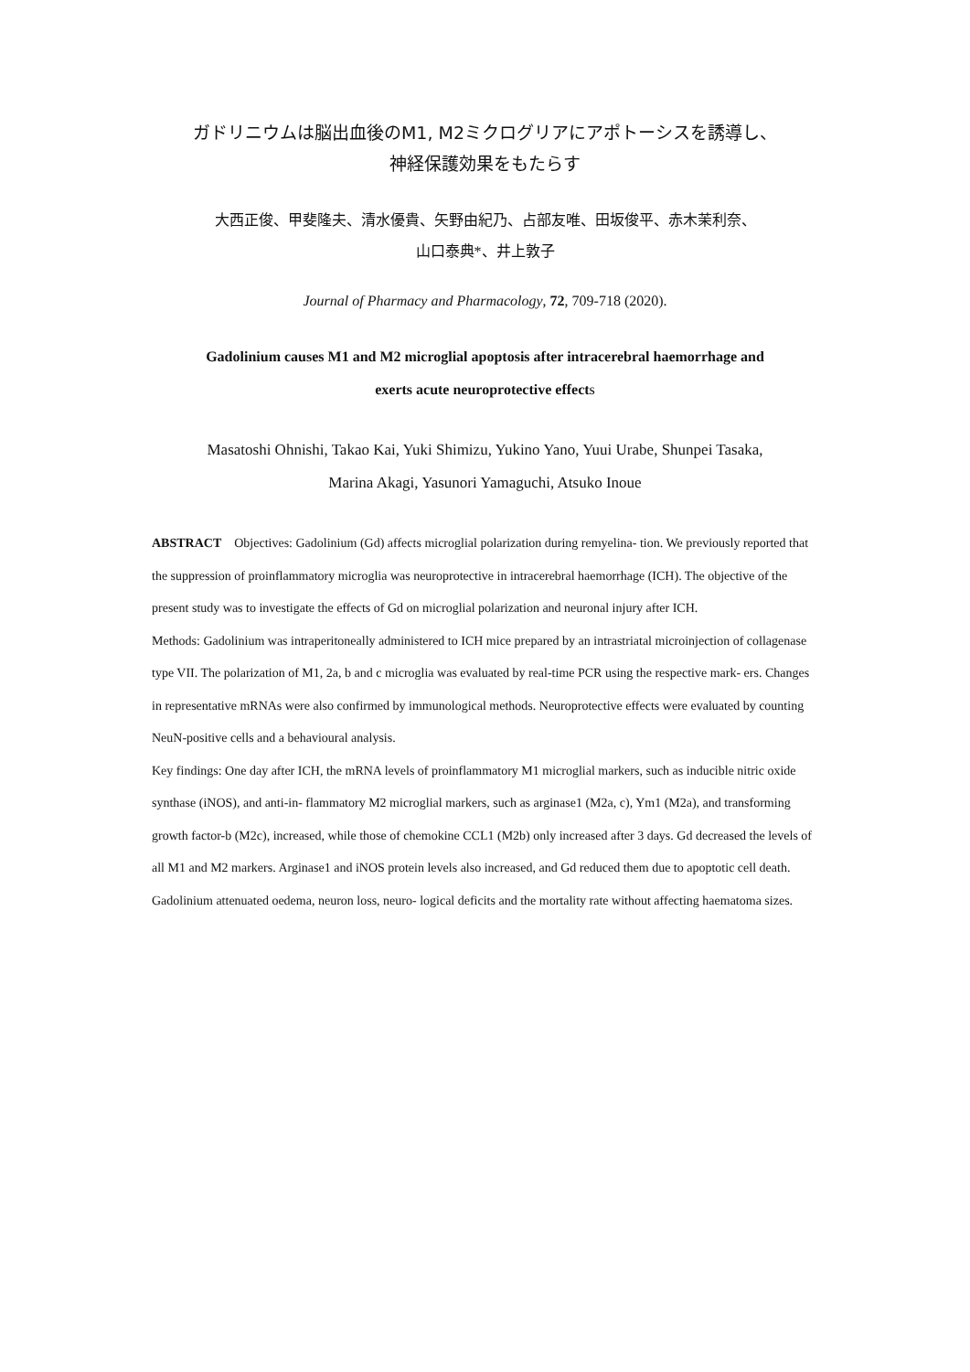ガドリニウムは脳出血後のM1, M2ミクログリアにアポトーシスを誘導し、
神経保護効果をもたらす
大西正俊、甲斐隆夫、清水優貴、矢野由紀乃、占部友唯、田坂俊平、赤木茉利奈、
山口泰典*、井上敦子
Journal of Pharmacy and Pharmacology, 72, 709-718 (2020).
Gadolinium causes M1 and M2 microglial apoptosis after intracerebral haemorrhage and
exerts acute neuroprotective effects
Masatoshi Ohnishi, Takao Kai, Yuki Shimizu, Yukino Yano, Yuui Urabe, Shunpei Tasaka,
Marina Akagi, Yasunori Yamaguchi, Atsuko Inoue
ABSTRACT Objectives: Gadolinium (Gd) affects microglial polarization during remyelina- tion. We previously reported that the suppression of proinflammatory microglia was neuroprotective in intracerebral haemorrhage (ICH). The objective of the present study was to investigate the effects of Gd on microglial polarization and neuronal injury after ICH.
Methods: Gadolinium was intraperitoneally administered to ICH mice prepared by an intrastriatal microinjection of collagenase type VII. The polarization of M1, 2a, b and c microglia was evaluated by real-time PCR using the respective mark- ers. Changes in representative mRNAs were also confirmed by immunological methods. Neuroprotective effects were evaluated by counting NeuN-positive cells and a behavioural analysis.
Key findings: One day after ICH, the mRNA levels of proinflammatory M1 microglial markers, such as inducible nitric oxide synthase (iNOS), and anti-in- flammatory M2 microglial markers, such as arginase1 (M2a, c), Ym1 (M2a), and transforming growth factor-b (M2c), increased, while those of chemokine CCL1 (M2b) only increased after 3 days. Gd decreased the levels of all M1 and M2 markers. Arginase1 and iNOS protein levels also increased, and Gd reduced them due to apoptotic cell death. Gadolinium attenuated oedema, neuron loss, neuro- logical deficits and the mortality rate without affecting haematoma sizes.